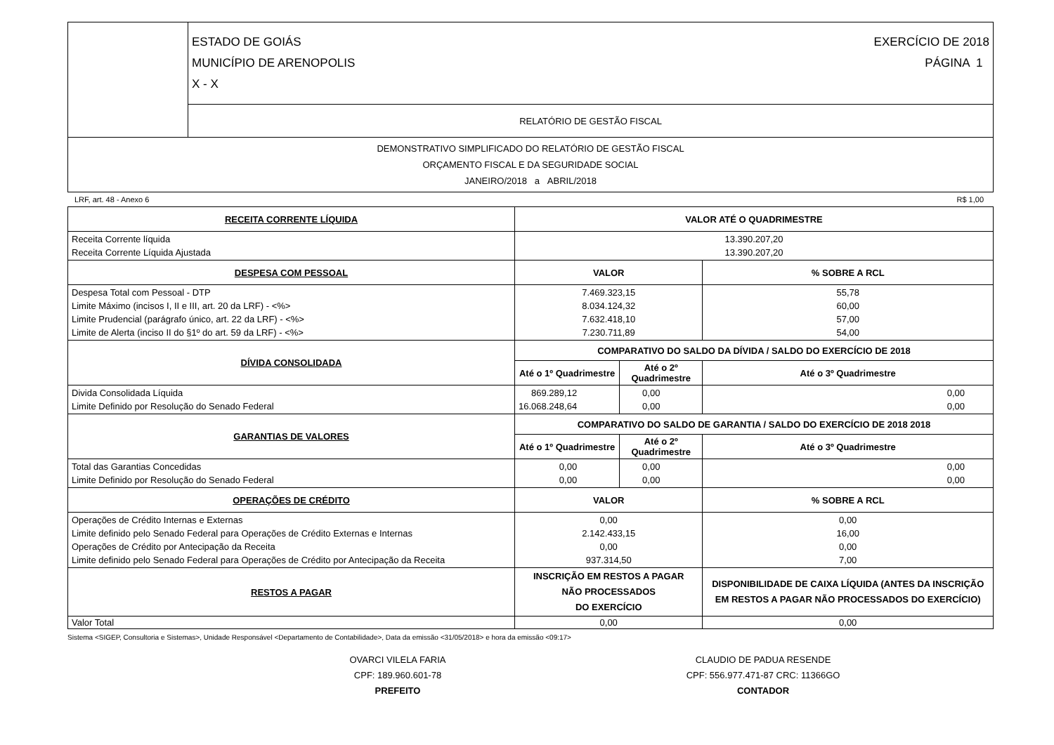| | ESTADO DE GOIÁS MUNICÍPIO DE ARENOPOLIS X - X EXERCÍCIO DE 2018 PÁGINA 1 |
| | RELATÓRIO DE GESTÃO FISCAL |
| DEMONSTRATIVO SIMPLIFICADO DO RELATÓRIO DE GESTÃO FISCAL ORÇAMENTO FISCAL E DA SEGURIDADE SOCIAL JANEIRO/2018 a ABRIL/2018 | |
LRF, art. 48 - Anexo 6 R$ 1,00
| RECEITA CORRENTE LÍQUIDA | VALOR ATÉ O QUADRIMESTRE | | |
| --- | --- | --- | --- |
| Receita Corrente líquida Receita Corrente Líquida Ajustada | 13.390.207,20 13.390.207,20 | | |
| DESPESA COM PESSOAL | VALOR | | % SOBRE A RCL |
| Despesa Total com Pessoal - DTP Limite Máximo (incisos I, II e III, art. 20 da LRF) - <%> Limite Prudencial (parágrafo único, art. 22 da LRF) - <%> Limite de Alerta (inciso II do §1º do art. 59 da LRF) - <%> | 7.469.323,15 8.034.124,32 7.632.418,10 7.230.711,89 | | 55,78 60,00 57,00 54,00 |
| DÍVIDA CONSOLIDADA | COMPARATIVO DO SALDO DA DÍVIDA / SALDO DO EXERCÍCIO DE 2018 | | |
| | Até o 1º Quadrimestre | Até o 2º Quadrimestre | Até o 3º Quadrimestre |
| Divida Consolidada Líquida Limite Definido por Resolução do Senado Federal | 869.289,12 16.068.248,64 | 0,00 0,00 | 0,00 0,00 |
| GARANTIAS DE VALORES | COMPARATIVO DO SALDO DE GARANTIA / SALDO DO EXERCÍCIO DE 2018 2018 | | |
| | Até o 1º Quadrimestre | Até o 2º Quadrimestre | Até o 3º Quadrimestre |
| Total das Garantias Concedidas Limite Definido por Resolução do Senado Federal | 0,00 0,00 | 0,00 0,00 | 0,00 0,00 |
| OPERAÇÕES DE CRÉDITO | VALOR | | % SOBRE A RCL |
| Operações de Crédito Internas e Externas Limite definido pelo Senado Federal para Operações de Crédito Externas e Internas Operações de Crédito por Antecipação da Receita Limite definido pelo Senado Federal para Operações de Crédito por Antecipação da Receita | 0,00 2.142.433,15 0,00 937.314,50 | | 0,00 16,00 0,00 7,00 |
| RESTOS A PAGAR | INSCRIÇÃO EM RESTOS A PAGAR NÃO PROCESSADOS DO EXERCÍCIO | | DISPONIBILIDADE DE CAIXA LÍQUIDA (ANTES DA INSCRIÇÃO EM RESTOS A PAGAR NÃO PROCESSADOS DO EXERCÍCIO) |
| Valor Total | 0,00 | | 0,00 |
Sistema <SIGEP, Consultoria e Sistemas>, Unidade Responsável <Departamento de Contabilidade>, Data da emissão <31/05/2018> e hora da emissão <09:17>
OVARCI VILELA FARIA
CPF: 189.960.601-78
PREFEITO
CLAUDIO DE PADUA RESENDE
CPF: 556.977.471-87 CRC: 11366GO
CONTADOR